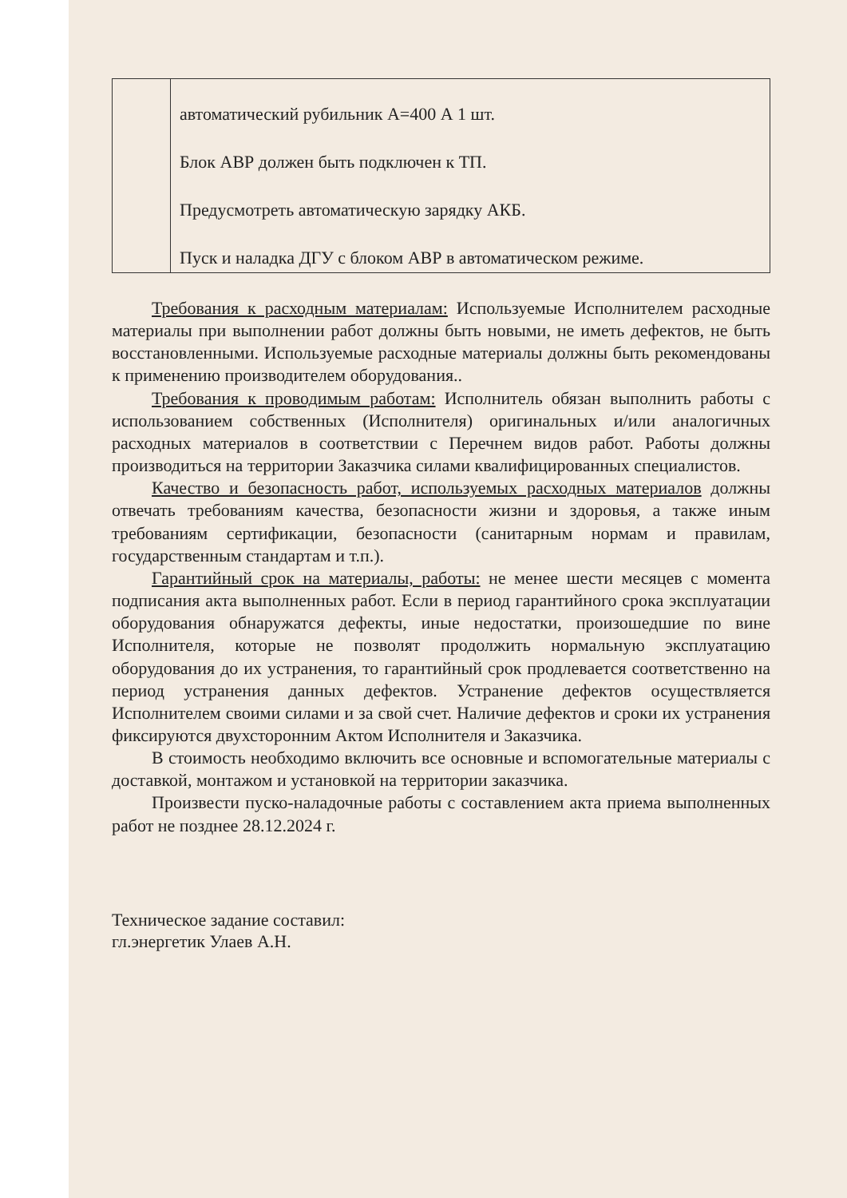| | автоматический рубильник А=400 А 1 шт. Блок АВР должен быть подключен к ТП. Предусмотреть автоматическую зарядку АКБ. Пуск и наладка ДГУ с блоком АВР в автоматическом режиме. |
Требования к расходным материалам: Используемые Исполнителем расходные материалы при выполнении работ должны быть новыми, не иметь дефектов, не быть восстановленными. Используемые расходные материалы должны быть рекомендованы к применению производителем оборудования..
Требования к проводимым работам: Исполнитель обязан выполнить работы с использованием собственных (Исполнителя) оригинальных и/или аналогичных расходных материалов в соответствии с Перечнем видов работ. Работы должны производиться на территории Заказчика силами квалифицированных специалистов.
Качество и безопасность работ, используемых расходных материалов должны отвечать требованиям качества, безопасности жизни и здоровья, а также иным требованиям сертификации, безопасности (санитарным нормам и правилам, государственным стандартам и т.п.).
Гарантийный срок на материалы, работы: не менее шести месяцев с момента подписания акта выполненных работ. Если в период гарантийного срока эксплуатации оборудования обнаружатся дефекты, иные недостатки, произошедшие по вине Исполнителя, которые не позволят продолжить нормальную эксплуатацию оборудования до их устранения, то гарантийный срок продлевается соответственно на период устранения данных дефектов. Устранение дефектов осуществляется Исполнителем своими силами и за свой счет. Наличие дефектов и сроки их устранения фиксируются двухсторонним Актом Исполнителя и Заказчика.
В стоимость необходимо включить все основные и вспомогательные материалы с доставкой, монтажом и установкой на территории заказчика.
Произвести пуско-наладочные работы с составлением акта приема выполненных работ не позднее 28.12.2024 г.
Техническое задание составил:
гл.энергетик Улаев А.Н.